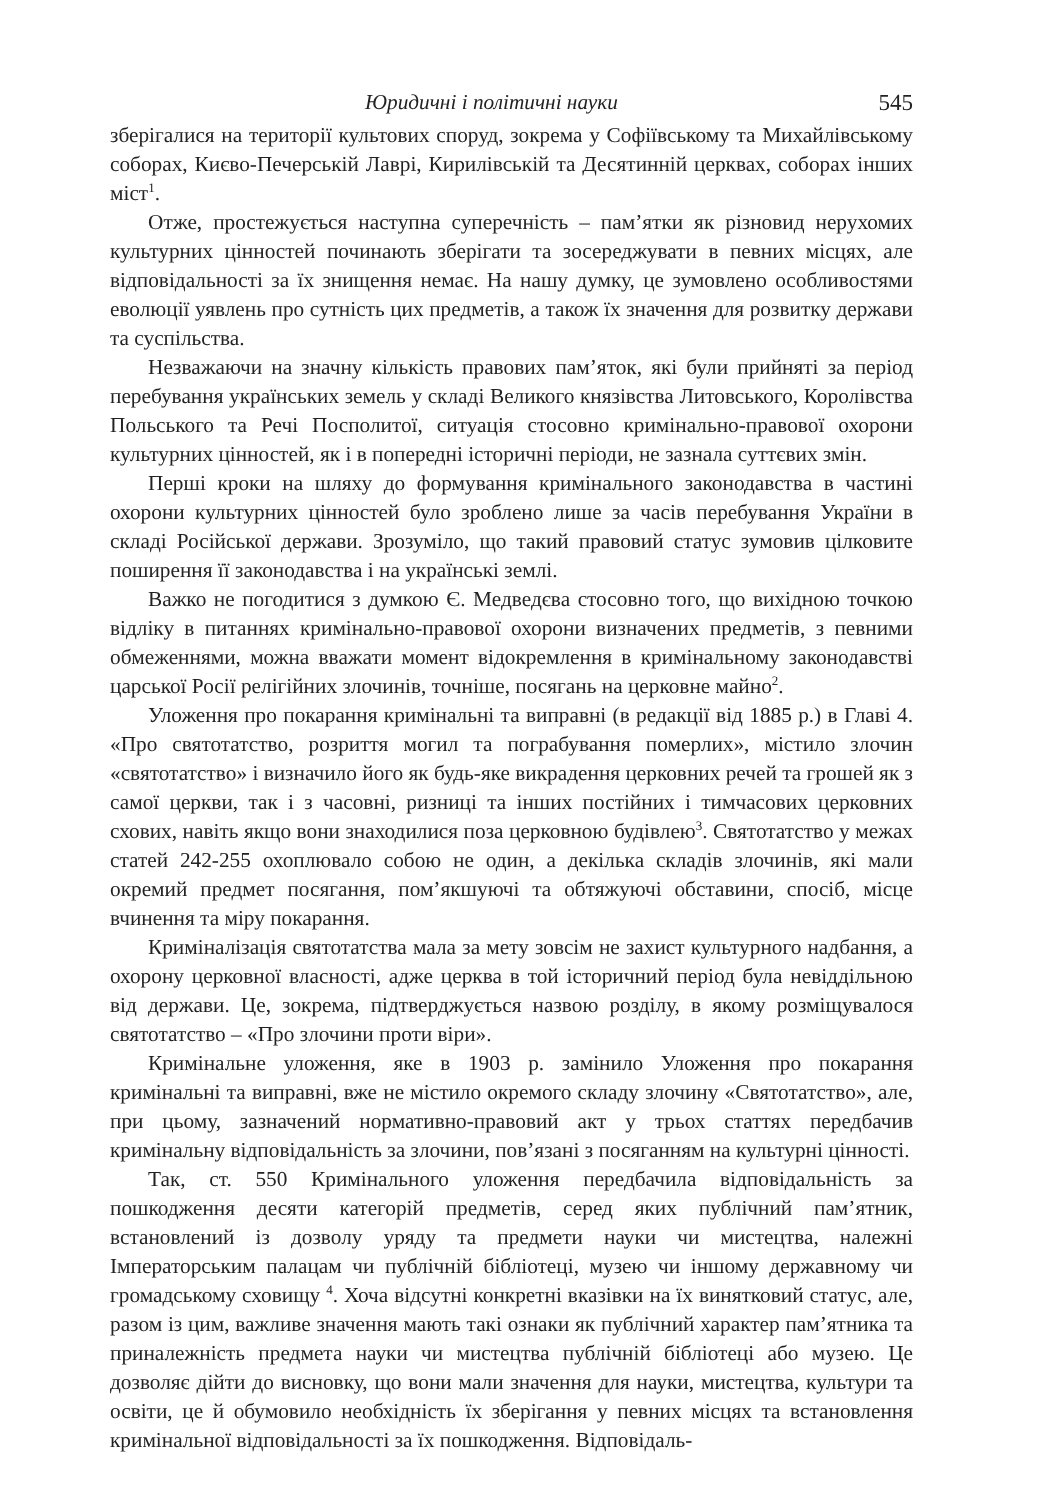Юридичні і політичні науки 545
зберігалися на території культових споруд, зокрема у Софіївському та Михайлівському соборах, Києво-Печерській Лаврі, Кирилівській та Десятинній церквах, соборах інших міст<sup>1</sup>.
Отже, простежується наступна суперечність – пам’ятки як різновид нерухомих культурних цінностей починають зберігати та зосереджувати в певних місцях, але відповідальності за їх знищення немає. На нашу думку, це зумовлено особливостями еволюції уявлень про сутність цих предметів, а також їх значення для розвитку держави та суспільства.
Незважаючи на значну кількість правових пам’яток, які були прийняті за період перебування українських земель у складі Великого князівства Литовського, Королівства Польського та Речі Посполитої, ситуація стосовно кримінально-правової охорони культурних цінностей, як і в попередні історичні періоди, не зазнала суттєвих змін.
Перші кроки на шляху до формування кримінального законодавства в частині охорони культурних цінностей було зроблено лише за часів перебування України в складі Російської держави. Зрозуміло, що такий правовий статус зумовив цілковите поширення її законодавства і на українські землі.
Важко не погодитися з думкою Є. Медведєва стосовно того, що вихідною точкою відліку в питаннях кримінально-правової охорони визначених предметів, з певними обмеженнями, можна вважати момент відокремлення в кримінальному законодавстві царської Росії релігійних злочинів, точніше, посягань на церковне майно<sup>2</sup>.
Уложення про покарання кримінальні та виправні (в редакції від 1885 р.) в Главі 4. «Про святотатство, розриття могил та пограбування померлих», містило злочин «святотатство» і визначило його як будь-яке викрадення церковних речей та грошей як з самої церкви, так і з часовні, ризниці та інших постійних і тимчасових церковних схових, навіть якщо вони знаходилися поза церковною будівлею<sup>3</sup>. Святотатство у межах статей 242-255 охоплювало собою не один, а декілька складів злочинів, які мали окремий предмет посягання, пом’якшуючі та обтяжуючі обставини, спосіб, місце вчинення та міру покарання.
Криміналізація святотатства мала за мету зовсім не захист культурного надбання, а охорону церковної власності, адже церква в той історичний період була невіддільною від держави. Це, зокрема, підтверджується назвою розділу, в якому розміщувалося святотатство – «Про злочини проти віри».
Кримінальне уложення, яке в 1903 р. замінило Уложення про покарання кримінальні та виправні, вже не містило окремого складу злочину «Святотатство», але, при цьому, зазначений нормативно-правовий акт у трьох статтях передбачив кримінальну відповідальність за злочини, пов’язані з посяганням на культурні цінності.
Так, ст. 550 Кримінального уложення передбачила відповідальність за пошкодження десяти категорій предметів, серед яких публічний пам’ятник, встановлений із дозволу уряду та предмети науки чи мистецтва, належні Імператорським палацам чи публічній бібліотеці, музею чи іншому державному чи громадському сховищу <sup>4</sup>. Хоча відсутні конкретні вказівки на їх винятковий статус, але, разом із цим, важливе значення мають такі ознаки як публічний характер пам’ятника та приналежність предмета науки чи мистецтва публічній бібліотеці або музею. Це дозволяє дійти до висновку, що вони мали значення для науки, мистецтва, культури та освіти, це й обумовило необхідність їх зберігання у певних місцях та встановлення кримінальної відповідальності за їх пошкодження. Відповідаль-